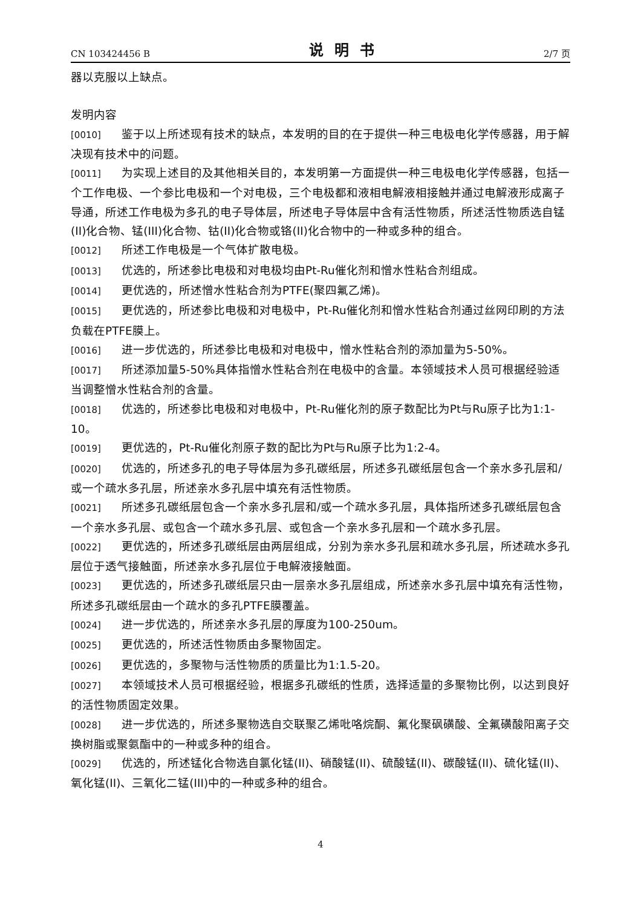CN 103424456 B 说明书 2/7 页
器以克服以上缺点。
发明内容
[0010] 鉴于以上所述现有技术的缺点，本发明的目的在于提供一种三电极电化学传感器，用于解决现有技术中的问题。
[0011] 为实现上述目的及其他相关目的，本发明第一方面提供一种三电极电化学传感器，包括一个工作电极、一个参比电极和一个对电极，三个电极都和液相电解液相接触并通过电解液形成离子导通，所述工作电极为多孔的电子导体层，所述电子导体层中含有活性物质，所述活性物质选自锰(II)化合物、锰(III)化合物、钴(II)化合物或铬(II)化合物中的一种或多种的组合。
[0012] 所述工作电极是一个气体扩散电极。
[0013] 优选的，所述参比电极和对电极均由Pt-Ru催化剂和憎水性粘合剂组成。
[0014] 更优选的，所述憎水性粘合剂为PTFE(聚四氟乙烯)。
[0015] 更优选的，所述参比电极和对电极中，Pt-Ru催化剂和憎水性粘合剂通过丝网印刷的方法负载在PTFE膜上。
[0016] 进一步优选的，所述参比电极和对电极中，憎水性粘合剂的添加量为5-50%。
[0017] 所述添加量5-50%具体指憎水性粘合剂在电极中的含量。本领域技术人员可根据经验适当调整憎水性粘合剂的含量。
[0018] 优选的，所述参比电极和对电极中，Pt-Ru催化剂的原子数配比为Pt与Ru原子比为1:1-10。
[0019] 更优选的，Pt-Ru催化剂原子数的配比为Pt与Ru原子比为1:2-4。
[0020] 优选的，所述多孔的电子导体层为多孔碳纸层，所述多孔碳纸层包含一个亲水多孔层和/或一个疏水多孔层，所述亲水多孔层中填充有活性物质。
[0021] 所述多孔碳纸层包含一个亲水多孔层和/或一个疏水多孔层，具体指所述多孔碳纸层包含一个亲水多孔层、或包含一个疏水多孔层、或包含一个亲水多孔层和一个疏水多孔层。
[0022] 更优选的，所述多孔碳纸层由两层组成，分别为亲水多孔层和疏水多孔层，所述疏水多孔层位于透气接触面，所述亲水多孔层位于电解液接触面。
[0023] 更优选的，所述多孔碳纸层只由一层亲水多孔层组成，所述亲水多孔层中填充有活性物，所述多孔碳纸层由一个疏水的多孔PTFE膜覆盖。
[0024] 进一步优选的，所述亲水多孔层的厚度为100-250um。
[0025] 更优选的，所述活性物质由多聚物固定。
[0026] 更优选的，多聚物与活性物质的质量比为1:1.5-20。
[0027] 本领域技术人员可根据经验，根据多孔碳纸的性质，选择适量的多聚物比例，以达到良好的活性物质固定效果。
[0028] 进一步优选的，所述多聚物选自交联聚乙烯吡咯烷酮、氟化聚砜磺酸、全氟磺酸阳离子交换树脂或聚氨酯中的一种或多种的组合。
[0029] 优选的，所述锰化合物选自氯化锰(II)、硝酸锰(II)、硫酸锰(II)、碳酸锰(II)、硫化锰(II)、氧化锰(II)、三氧化二锰(III)中的一种或多种的组合。
4